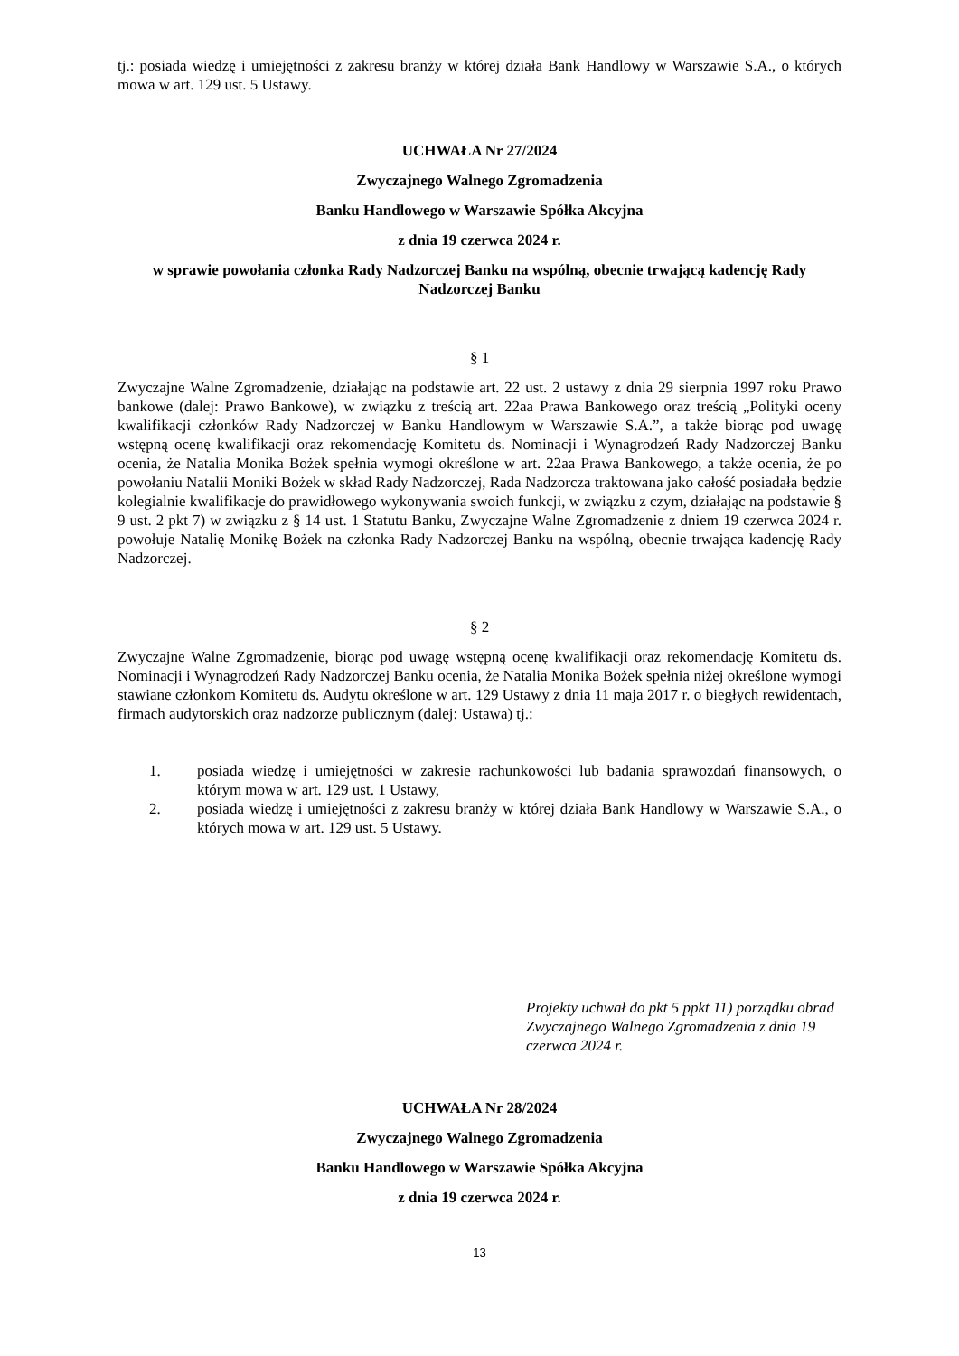tj.: posiada wiedzę i umiejętności z zakresu branży w której działa Bank Handlowy w Warszawie S.A., o których mowa w art. 129 ust. 5 Ustawy.
UCHWAŁA Nr 27/2024
Zwyczajnego Walnego Zgromadzenia
Banku Handlowego w Warszawie Spółka Akcyjna
z dnia 19 czerwca 2024 r.
w sprawie powołania członka Rady Nadzorczej Banku na wspólną, obecnie trwającą kadencję Rady Nadzorczej Banku
§ 1
Zwyczajne Walne Zgromadzenie, działając na podstawie art. 22 ust. 2 ustawy z dnia 29 sierpnia 1997 roku Prawo bankowe (dalej: Prawo Bankowe), w związku z treścią art. 22aa Prawa Bankowego oraz treścią „Polityki oceny kwalifikacji członków Rady Nadzorczej w Banku Handlowym w Warszawie S.A.”, a także biorąc pod uwagę wstępną ocenę kwalifikacji oraz rekomendację Komitetu ds. Nominacji i Wynagrodzeń Rady Nadzorczej Banku ocenia, że Natalia Monika Bożek spełnia wymogi określone w art. 22aa Prawa Bankowego, a także ocenia, że po powołaniu Natalii Moniki Bożek w skład Rady Nadzorczej, Rada Nadzorcza traktowana jako całość posiadała będzie kolegialnie kwalifikacje do prawidłowego wykonywania swoich funkcji, w związku z czym, działając na podstawie § 9 ust. 2 pkt 7) w związku z § 14 ust. 1 Statutu Banku, Zwyczajne Walne Zgromadzenie z dniem 19 czerwca 2024 r. powołuje Natalię Monikę Bożek na członka Rady Nadzorczej Banku na wspólną, obecnie trwająca kadencję Rady Nadzorczej.
§ 2
Zwyczajne Walne Zgromadzenie, biorąc pod uwagę wstępną ocenę kwalifikacji oraz rekomendację Komitetu ds. Nominacji i Wynagrodzeń Rady Nadzorczej Banku ocenia, że Natalia Monika Bożek spełnia niżej określone wymogi stawiane członkom Komitetu ds. Audytu określone w art. 129 Ustawy z dnia 11 maja 2017 r. o biegłych rewidentach, firmach audytorskich oraz nadzorze publicznym (dalej: Ustawa) tj.:
1. posiada wiedzę i umiejętności w zakresie rachunkowości lub badania sprawozdań finansowych, o którym mowa w art. 129 ust. 1 Ustawy,
2. posiada wiedzę i umiejętności z zakresu branży w której działa Bank Handlowy w Warszawie S.A., o których mowa w art. 129 ust. 5 Ustawy.
Projekty uchwał do pkt 5 ppkt 11) porządku obrad Zwyczajnego Walnego Zgromadzenia z dnia 19 czerwca 2024 r.
UCHWAŁA Nr 28/2024
Zwyczajnego Walnego Zgromadzenia
Banku Handlowego w Warszawie Spółka Akcyjna
z dnia 19 czerwca 2024 r.
13